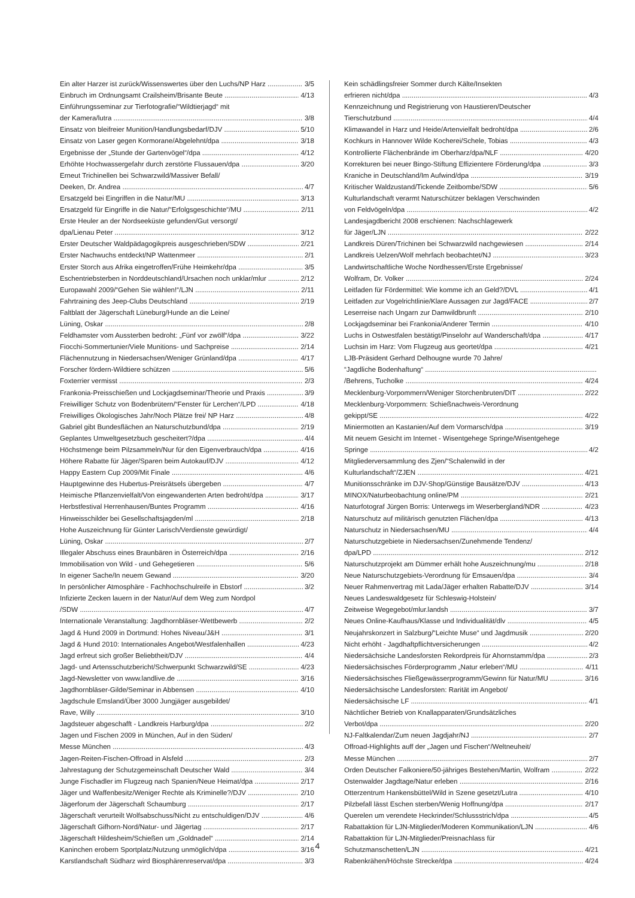Ein alter Harzer ist zurück/Wissenswertes über den Luchs/NP Harz 3/5
Einbruch im Ordnungsamt Crailsheim/Brisante Beute 4/13
Einführungsseminar zur Tierfotografie/“Wildtierjagd“ mit
der Kamera/lutra 3/8
Einsatz von bleifreier Munition/Handlungsbedarf/DJV 5/10
Einsatz von Laser gegen Kormorane/Abgelehnt/dpa 3/18
Ergebnisse der „Stunde der Gartenvögel“/dpa 4/12
Erhöhte Hochwassergefahr durch zerstörte Flussauen/dpa 3/20
Erneut Trichinellen bei Schwarzwild/Massiver Befall/
Deeken, Dr. Andrea 4/7
Ersatzgeld bei Eingriffen in die Natur/MU 3/13
Ersatzgeld für Eingriffe in die Natur/“Erfolgsgeschichte“/MU 2/11
Erste Heuler an der Nordseeküste gefunden/Gut versorgt/
dpa/Lienau Peter 3/12
Erster Deutscher Waldpädagogikpreis ausgeschrieben/SDW 2/21
Erster Nachwuchs entdeckt/NP Wattenmeer 2/1
Erster Storch aus Afrika eingetroffen/Frühe Heimkehr/dpa 3/5
Eschentriebsterben in Norddeutschland/Ursachen noch unklar/mlur 2/12
Europawahl 2009/“Gehen Sie wählen!“/LJN 2/11
Fahrtraining des Jeep-Clubs Deutschland 2/19
Faltblatt der Jägerschaft Lüneburg/Hunde an die Leine/
Lüning, Oskar 2/8
Feldhamster vom Aussterben bedroht: „Fünf vor zwölf“/dpa 3/22
Fiocchi-Sommertunier/Viele Munitions- und Sachpreise 2/14
Flächennutzung in Niedersachsen/Weniger Grünland/dpa 4/17
Forscher fördern-Wildtiere schützen 5/6
Foxterrier vermisst 2/3
Frankonia-Preisschießen und Lockjagdseminar/Theorie und Praxis 3/9
Freiwilliger Schutz von Bodenbrütern/“Fenster für Lerchen“/LPD 4/18
Freiwilliges Ökologisches Jahr/Noch Plätze frei/ NP Harz 4/8
Gabriel gibt Bundesflächen an Naturschutzbund/dpa 2/19
Geplantes Umweltgesetzbuch gescheitert?/dpa 4/4
Höchstmenge beim Pilzsammeln/Nur für den Eigenverbrauch/dpa 4/16
Höhere Rabatte für Jäger/Sparen beim Autokauf/DJV 4/12
Happy Eastern Cup 2009/Mit Finale 4/6
Hauptgewinne des Hubertus-Preisrätsels übergeben 4/7
Heimische Pflanzenvielfalt/Von eingewanderten Arten bedroht/dpa 3/17
Herbstfestival Herrenhausen/Buntes Programm 4/16
Hinweisschilder bei Gesellschaftsjagden/ml 2/18
Hohe Auszeichnung für Günter Larisch/Verdienste gewürdigt/
Lüning, Oskar 2/7
Illegaler Abschuss eines Braunbären in Österreich/dpa 2/16
Immobilisation von Wild - und Gehegetieren 5/6
In eigener Sache/In neuem Gewand 3/20
In persönlicher Atmosphäre - Fachhochschulreife in Ebstorf 3/2
Infizierte Zecken lauern in der Natur/Auf dem Weg zum Nordpol
/SDW 4/7
Internationale Veranstaltung: Jagdhornbläser-Wettbewerb 2/2
Jagd & Hund 2009 in Dortmund: Hohes Niveau/J&H 3/1
Jagd & Hund 2010: Internationales Angebot/Westfalenhallen 4/23
Jagd erfreut sich großer Beliebtheit/DJV 4/4
Jagd- und Artensschutzbericht/Schwerpunkt Schwarzwild/SE 4/23
Jagd-Newsletter von www.landlive.de 3/16
Jagdhornbläser-Gilde/Seminar in Abbensen 4/10
Jagdschule Emsland/Über 3000 Jungjäger ausgebildet/
Rave, Willy 3/10
Jagdsteuer abgeschafft - Landkreis Harburg/dpa 2/2
Jagen und Fischen 2009 in München, Auf in den Süden/
Messe München 4/3
Jagen-Reiten-Fischen-Offroad in Alsfeld 2/3
Jahrestagung der Schutzgemeinschaft Deutscher Wald 3/4
Junge Fischadler im Flugzeug nach Spanien/Neue Heimat/dpa 2/17
Jäger und Waffenbesitz/Weniger Rechte als Kriminelle?/DJV 2/10
Jägerforum der Jägerschaft Schaumburg 2/17
Jägerschaft verurteilt Wolfsabschuss/Nicht zu entschuldigen/DJV 4/6
Jägerschaft Gifhorn-Nord/Natur- und Jägertag 2/17
Jägerschaft Hildesheim/Schießen um „Goldnadel“2/14
Kaninchen erobern Sportplatz/Nutzung unmöglich/dpa 3/16
Karstlandschaft Südharz wird Biosphärenreservat/dpa 3/3
Kein schädlingsfreier Sommer durch Kälte/Insekten
erfrieren nicht/dpa 4/3
Kennzeichnung und Registrierung von Haustieren/Deutscher
Tierschutzbund 4/4
Klimawandel in Harz und Heide/Artenvielfalt bedroht/dpa 2/6
Kochkurs in Hannover Wilde Kocherei/Schele, Tobias 4/3
Kontrollierte Flächenbrände im Oberharz/dpa/NLF 4/20
Korrekturen bei neuer Bingo-Stiftung Effizientere Förderung/dpa 3/3
Kraniche in Deutschland/Im Aufwind/dpa 3/19
Kritischer Waldzustand/Tickende Zeitbombe/SDW 5/6
Kulturlandschaft verarmt Naturschützer beklagen Verschwinden
von Feldvögeln/dpa 4/2
Landesjagdbericht 2008 erschienen: Nachschlagewerk
für Jäger/LJN 2/22
Landkreis Düren/Trichinen bei Schwarzwild nachgewiesen 2/14
Landkreis Uelzen/Wolf mehrfach beobachtet/NJ 3/23
Landwirtschaftliche Woche Nordhessen/Erste Ergebnisse/
Wolfram, Dr. Volker 2/24
Leitfaden für Fördermittel: Wie komme ich an Geld?/DVL 4/1
Leitfaden zur Vogelrichtlinie/Klare Aussagen zur Jagd/FACE 2/7
Leserreise nach Ungarn zur Damwildbrunft 2/10
Lockjagdseminar bei Frankonia/Anderer Termin 4/10
Luchs in Ostwestfalen bestätigt/Pinselohr auf Wanderschaft/dpa 4/17
Luchsin im Harz: Vom Flugzeug aus geortet/dpa 4/21
LJB-Präsident Gerhard Delhougne wurde 70 Jahre/
“Jagdliche Bodenhaftung“
/Behrens, Tucholke 4/24
Mecklenburg-Vorpommern/Weniger Storchenbruten/DIT 2/22
Mecklenburg-Vorpommern: Schießnachweis-Verordnung
gekippt/SE 4/22
Miniermotten an Kastanien/Auf dem Vormarsch/dpa 3/19
Mit neuem Gesicht im Internet - Wisentgehege Springe/Wisentgehege
Springe 4/2
Mitgliederversammlung des Zjen/“Schalenwild in der
Kulturlandschaft“/ZJEN 4/21
Munitionsschränke im DJV-Shop/Günstige Bausätze/DJV 4/13
MINOX/Naturbeobachtung online/PM 2/21
Naturfotograf Jürgen Borris: Unterwegs im Weserbergland/NDR 4/23
Naturschutz auf militärisch genutzten Flächen/dpa 4/13
Naturschutz in Niedersachsen/MU 4/4
Naturschutzgebiete in Niedersachsen/Zunehmende Tendenz/
dpa/LPD 2/12
Naturschutzprojekt am Dümmer erhält hohe Auszeichnung/mu 2/18
Neue Naturschutzgebiets-Verordnung für Emsauen/dpa 3/4
Neuer Rahmenvertrag mit Lada/Jäger erhalten Rabatte/DJV 3/14
Neues Landeswaldgesetz für Schleswig-Holstein/
Zeitweise Wegegebot/mlur.landsh 3/7
Neues Online-Kaufhaus/Klasse und Individualität/dlv 4/5
Neujahrskonzert in Salzburg/“Leichte Muse“ und Jagdmusik 2/20
Nicht erhöht - Jagdhaftpflichtversicherungen 4/2
Niedersächsiche Landesforsten Rekordpreis für Ahornstamm/dpa 2/3
Niedersächsisches Förderprogramm „Natur erleben“/MU 4/11
Niedersächsisches Fließgewässerprogramm/Gewinn für Natur/MU 3/16
Niedersächsische Landesforsten: Rarität im Angebot/
Niedersächsische LF 4/1
Nächtlicher Betrieb von Knallapparaten/Grundsätzliches
Verbot/dpa 2/20
NJ-Faltkalendar/Zum neuen Jagdjahr/NJ 2/7
Offroad-Highlights auff der „Jagen und Fischen“/Weltneuheit/
Messe München 2/7
Orden Deutscher Falkoniere/50-jähriges Bestehen/Martin, Wolfram 2/22
Ostenwalder Jagdtage/Natur erleben 2/16
Otterzentrum Hankensbüttel/Wild in Szene gesetzt/Lutra 4/10
Pilzbefall lässt Eschen sterben/Wenig Hoffnung/dpa 2/17
Querelen um verendete Heckrinder/Schlussstrich/dpa 4/5
Rabattaktion für LJN-Mitglieder/Moderen Kommunikation/LJN 4/6
Rabattaktion für LJN-Mitglieder/Preisnachlass für
Schutzmanschetten/LJN 4/21
Rabenkrähen/Höchste Strecke/dpa 4/24
4